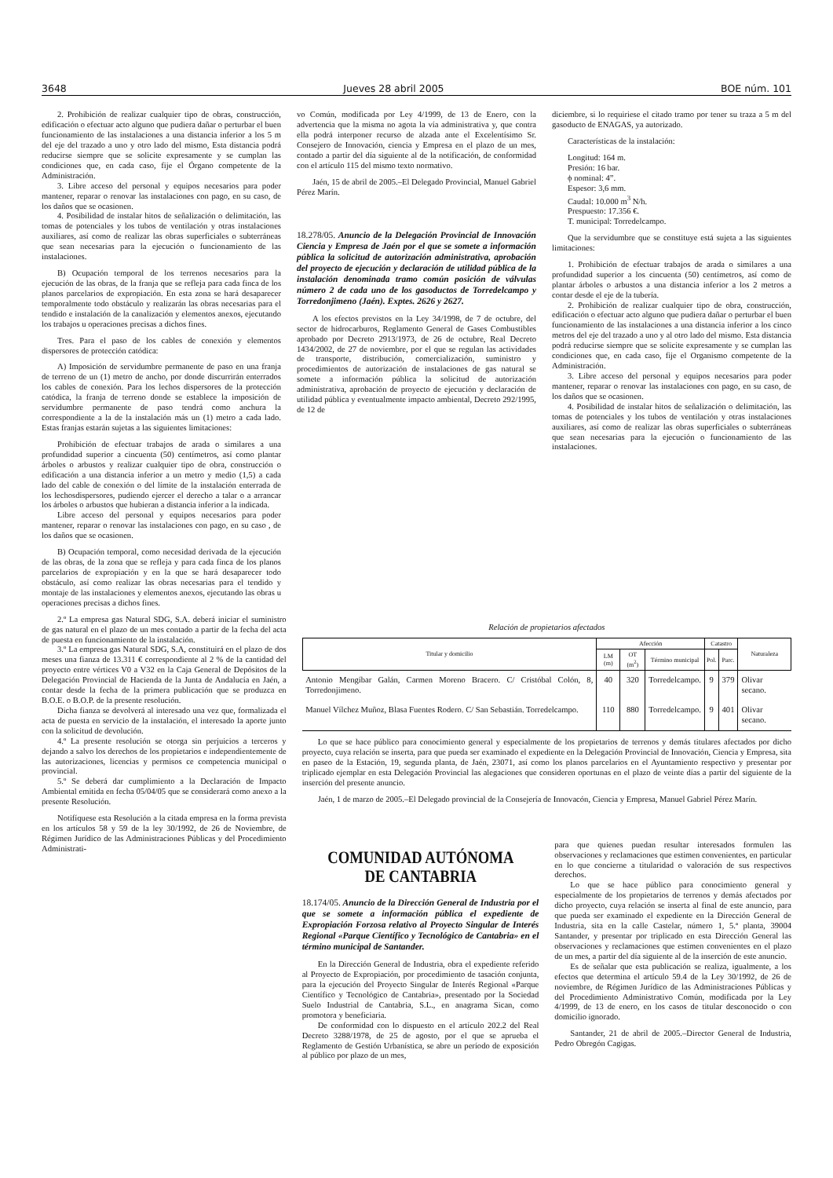3648 Jueves 28 abril 2005 BOE núm. 101
2. Prohibición de realizar cualquier tipo de obras, construcción, edificación o efectuar acto alguno que pudiera dañar o perturbar el buen funcionamiento de las instalaciones a una distancia inferior a los 5 m del eje del trazado a uno y otro lado del mismo, Esta distancia podrá reducirse siempre que se solicite expresamente y se cumplan las condiciones que, en cada caso, fije el Órgano competente de la Administración.
3. Libre acceso del personal y equipos necesarios para poder mantener, reparar o renovar las instalaciones con pago, en su caso, de los daños que se ocasionen.
4. Posibilidad de instalar hitos de señalización o delimitación, las tomas de potenciales y los tubos de ventilación y otras instalaciones auxiliares, así como de realizar las obras superficiales o subterráneas que sean necesarias para la ejecución o funcionamiento de las instalaciones.
B) Ocupación temporal de los terrenos necesarios para la ejecución de las obras, de la franja que se refleja para cada finca de los planos parcelarios de expropiación. En esta zona se hará desaparecer temporalmente todo obstáculo y realizarán las obras necesarias para el tendido e instalación de la canalización y elementos anexos, ejecutando los trabajos u operaciones precisas a dichos fines.
Tres. Para el paso de los cables de conexión y elementos dispersores de protección catódica:
A) Imposición de servidumbre permanente de paso en una franja de terreno de un (1) metro de ancho, por donde discurrirán enterrados los cables de conexión. Para los lechos dispersores de la protección catódica, la franja de terreno donde se establece la imposición de servidumbre permanente de paso tendrá como anchura la correspondiente a la de la instalación más un (1) metro a cada lado. Estas franjas estarán sujetas a las siguientes limitaciones:
Prohibición de efectuar trabajos de arada o similares a una profundidad superior a cincuenta (50) centímetros, así como plantar árboles o arbustos y realizar cualquier tipo de obra, construcción o edificación a una distancia inferior a un metro y medio (1,5) a cada lado del cable de conexión o del límite de la instalación enterrada de los lechosdispersores, pudiendo ejercer el derecho a talar o a arrancar los árboles o arbustos que hubieran a distancia inferior a la indicada.
Libre acceso del personal y equipos necesarios para poder mantener, reparar o renovar las instalaciones con pago, en su caso , de los daños que se ocasionen.
B) Ocupación temporal, como necesidad derivada de la ejecución de las obras, de la zona que se refleja y para cada finca de los planos parcelarios de expropiación y en la que se hará desaparecer todo obstáculo, así como realizar las obras necesarias para el tendido y montaje de las instalaciones y elementos anexos, ejecutando las obras u operaciones precisas a dichos fines.
vo Común, modificada por Ley 4/1999, de 13 de Enero, con la advertencia que la misma no agota la vía administrativa y, que contra ella podrá interponer recurso de alzada ante el Excelentísimo Sr. Consejero de Innovación, ciencia y Empresa en el plazo de un mes, contado a partir del día siguiente al de la notificación, de conformidad con el artículo 115 del mismo texto normativo.
Jaén, 15 de abril de 2005.–El Delegado Provincial, Manuel Gabriel Pérez Marín.
18.278/05. Anuncio de la Delegación Provincial de Innovación Ciencia y Empresa de Jaén por el que se somete a información pública la solicitud de autorización administrativa, aprobación del proyecto de ejecución y declaración de utilidad pública de la instalación denominada tramo común posición de válvulas número 2 de cada uno de los gasoductos de Torredelcampo y Torredonjimeno (Jaén). Exptes. 2626 y 2627.
A los efectos previstos en la Ley 34/1998, de 7 de octubre, del sector de hidrocarburos, Reglamento General de Gases Combustibles aprobado por Decreto 2913/1973, de 26 de octubre, Real Decreto 1434/2002, de 27 de noviembre, por el que se regulan las actividades de transporte, distribución, comercialización, suministro y procedimientos de autorización de instalaciones de gas natural se somete a información pública la solicitud de autorización administrativa, aprobación de proyecto de ejecución y declaración de utilidad pública y eventualmente impacto ambiental, Decreto 292/1995, de 12 de
diciembre, si lo requiriese el citado tramo por tener su traza a 5 m del gasoducto de ENAGAS, ya autorizado.
Características de la instalación:
Longitud: 164 m.
Presión: 16 bar.
ϕ nominal: 4”.
Espesor: 3,6 mm.
Caudal: 10.000 m<sup>3</sup> N/h.
Prespuesto: 17.356 €.
T. municipal: Torredelcampo.
Que la servidumbre que se constituye está sujeta a las siguientes limitaciones:
1. Prohibición de efectuar trabajos de arada o similares a una profundidad superior a los cincuenta (50) centímetros, así como de plantar árboles o arbustos a una distancia inferior a los 2 metros a contar desde el eje de la tubería.
2. Prohibición de realizar cualquier tipo de obra, construcción, edificación o efectuar acto alguno que pudiera dañar o perturbar el buen funcionamiento de las instalaciones a una distancia inferior a los cinco metros del eje del trazado a uno y al otro lado del mismo. Esta distancia podrá reducirse siempre que se solicite expresamente y se cumplan las condiciones que, en cada caso, fije el Organismo competente de la Administración.
3. Libre acceso del personal y equipos necesarios para poder mantener, reparar o renovar las instalaciones con pago, en su caso, de los daños que se ocasionen.
4. Posibilidad de instalar hitos de señalización o delimitación, las tomas de potenciales y los tubos de ventilación y otras instalaciones auxiliares, así como de realizar las obras superficiales o subterráneas que sean necesarias para la ejecución o funcionamiento de las instalaciones.
2.º La empresa gas Natural SDG, S.A. deberá iniciar el suministro de gas natural en el plazo de un mes contado a partir de la fecha del acta de puesta en funcionamiento de la instalación.
3.º La empresa gas Natural SDG, S.A, constituirá en el plazo de dos meses una fianza de 13.311 € correspondiente al 2 % de la cantidad del proyecto entre vértices V0 a V32 en la Caja General de Depósitos de la Delegación Provincial de Hacienda de la Junta de Andalucía en Jaén, a contar desde la fecha de la primera publicación que se produzca en B.O.E. o B.O.P. de la presente resolución.
Dicha fianza se devolverá al interesado una vez que, formalizada el acta de puesta en servicio de la instalación, el interesado la aporte junto con la solicitud de devolución.
4.º La presente resolución se otorga sin perjuicios a terceros y dejando a salvo los derechos de los propietarios e independientemente de las autorizaciones, licencias y permisos ce competencia municipal o provincial.
5.º Se deberá dar cumplimiento a la Declaración de Impacto Ambiental emitida en fecha 05/04/05 que se considerará como anexo a la presente Resolución.
Notifíquese esta Resolución a la citada empresa en la forma prevista en los artículos 58 y 59 de la ley 30/1992, de 26 de Noviembre, de Régimen Jurídico de las Administraciones Públicas y del Procedimiento Administrati-
Relación de propietarios afectados
| Titular y domicilio | Afección | | | Catastro | | Naturaleza |
| --- | --- | --- | --- | --- | --- | --- |
| | LM (m) | OT (m<sup>2</sup>) | Término municipal | Pol. | Parc. | |
| Antonio Mengíbar Galán, Carmen Moreno Bracero. C/ Cristóbal Colón, 8, Torredonjimeno. | 40 | 320 | Torredelcampo. | 9 | 379 | Olivar secano. |
| Manuel Vílchez Muñoz, Blasa Fuentes Rodero. C/ San Sebastián. Torredelcampo. | 110 | 880 | Torredelcampo. | 9 | 401 | Olivar secano. |
Lo que se hace público para conocimiento general y especialmente de los propietarios de terrenos y demás titulares afectados por dicho proyecto, cuya relación se inserta, para que pueda ser examinado el expediente en la Delegación Provincial de Innovación, Ciencia y Empresa, sita en paseo de la Estación, 19, segunda planta, de Jaén, 23071, así como los planos parcelarios en el Ayuntamiento respectivo y presentar por triplicado ejemplar en esta Delegación Provincial las alegaciones que consideren oportunas en el plazo de veinte días a partir del siguiente de la inserción del presente anuncio.
Jaén, 1 de marzo de 2005.–El Delegado provincial de la Consejería de Innovacón, Ciencia y Empresa, Manuel Gabriel Pérez Marín.
COMUNIDAD AUTÓNOMA
DE CANTABRIA
18.174/05. Anuncio de la Dirección General de Industria por el que se somete a información pública el expediente de Expropiación Forzosa relativo al Proyecto Singular de Interés Regional «Parque Científico y Tecnológico de Cantabria» en el término municipal de Santander.
En la Dirección General de Industria, obra el expediente referido al Proyecto de Expropiación, por procedimiento de tasación conjunta, para la ejecución del Proyecto Singular de Interés Regional «Parque Científico y Tecnológico de Cantabria», presentado por la Sociedad Suelo Industrial de Cantabria, S.L., en anagrama Sican, como promotora y beneficiaria.
De conformidad con lo dispuesto en el artículo 202.2 del Real Decreto 3288/1978, de 25 de agosto, por el que se aprueba el Reglamento de Gestión Urbanística, se abre un período de exposición al público por plazo de un mes,
para que quienes puedan resultar interesados formulen las observaciones y reclamaciones que estimen convenientes, en particular en lo que concierne a titularidad o valoración de sus respectivos derechos.
Lo que se hace público para conocimiento general y especialmente de los propietarios de terrenos y demás afectados por dicho proyecto, cuya relación se inserta al final de este anuncio, para que pueda ser examinado el expediente en la Dirección General de Industria, sita en la calle Castelar, número 1, 5.ª planta, 39004 Santander, y presentar por triplicado en esta Dirección General las observaciones y reclamaciones que estimen convenientes en el plazo de un mes, a partir del día siguiente al de la inserción de este anuncio.
Es de señalar que esta publicación se realiza, igualmente, a los efectos que determina el artículo 59.4 de la Ley 30/1992, de 26 de noviembre, de Régimen Jurídico de las Administraciones Públicas y del Procedimiento Administrativo Común, modificada por la Ley 4/1999, de 13 de enero, en los casos de titular desconocido o con domicilio ignorado.
Santander, 21 de abril de 2005.–Director General de Industria, Pedro Obregón Cagigas.